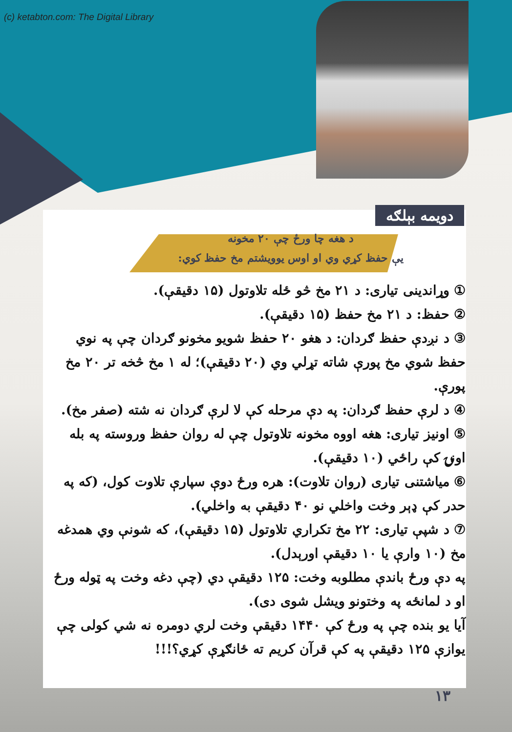(c) ketabton.com: The Digital Library
دويمه بېلګه
د هغه چا ورځ چې ۲۰ مخونه
يې حفظ کړي وي او اوس يوويشتم مخ حفظ کوي:
① وړاندينی تياری: د ۲۱ مخ څو ځله تلاوتول (۱۵ دقيقې).
② حفظ: د ۲۱ مخ حفظ (۱۵ دقيقې).
③ د نږدې حفظ ګردان: د هغو ۲۰ حفظ شويو مخونو ګردان چې په نوي حفظ شوي مخ پورې شاته تړلي وي (۲۰ دقيقې)؛ له ۱ مخ څخه تر ۲۰ مخ پورې.
④ د لرې حفظ ګردان: په دې مرحله کې لا لرې ګردان نه شته (صفر مخ).
⑤ اونيز تياری: هغه اووه مخونه تلاوتول چې له روان حفظ وروسته په بله اونۍ کې راځي (۱۰ دقيقې).
⑥ مياشتنی تياری (روان تلاوت): هره ورځ دوې سپارې تلاوت کول، (که په حدر کې ډېر وخت واخلي نو ۴۰ دقيقې به واخلي).
⑦ د شپې تياری: ۲۲ مخ تکراري تلاوتول (۱۵ دقيقې)، که شونې وي همدغه مخ (۱۰ وارې يا ۱۰ دقيقې اورېدل).
په دې ورځ باندې مطلوبه وخت: ۱۲۵ دقيقې دي (چې دغه وخت په ټوله ورځ او د لمانځه په وختونو ويشل شوی دی).
آيا يو بنده چې په ورځ کې ۱۴۴۰ دقيقې وخت لري دومره نه شي کولی چې يوازې ۱۲۵ دقيقې په کې قرآن کريم ته ځانګړې کړي؟!!!
۱۳